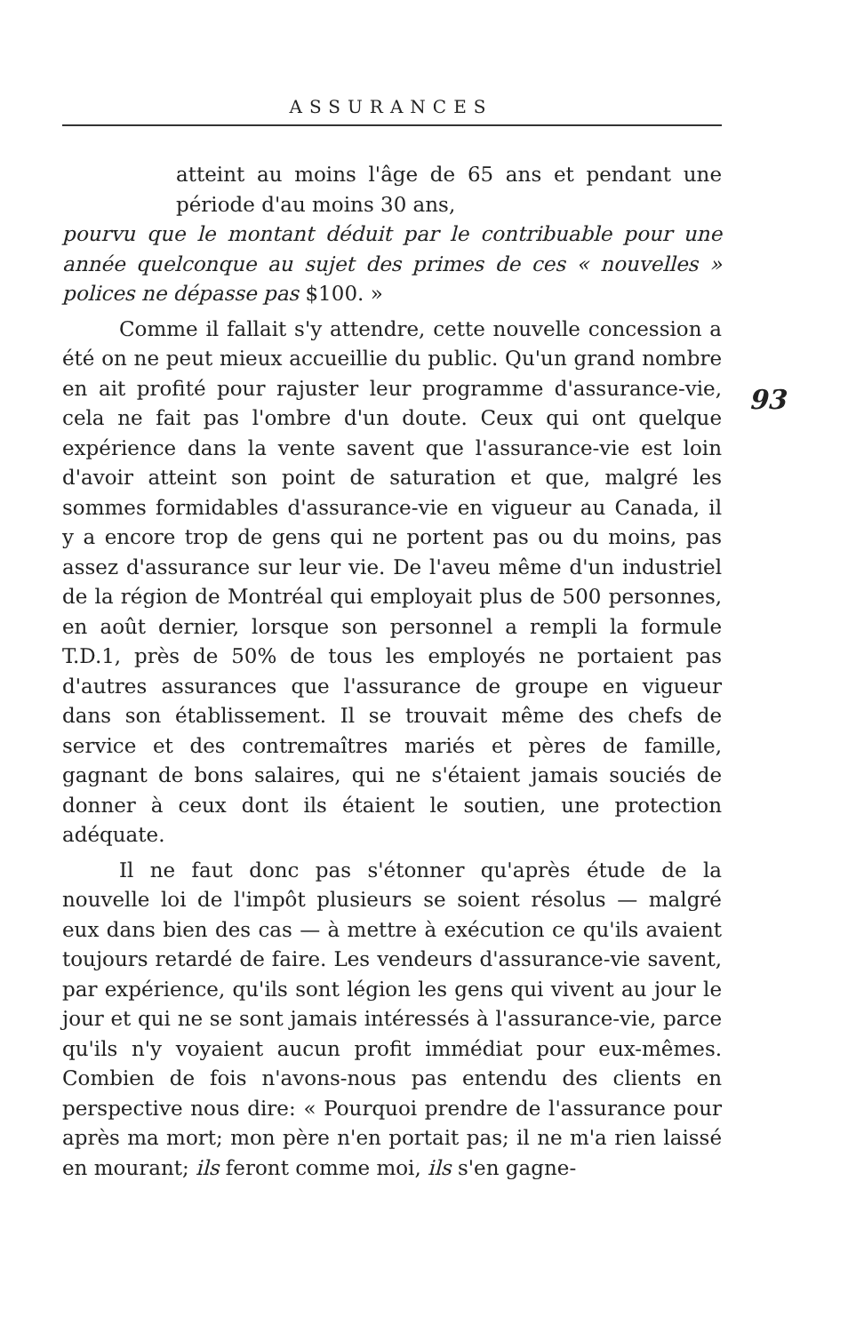ASSURANCES
93
atteint au moins l'âge de 65 ans et pendant une période d'au moins 30 ans,
pourvu que le montant déduit par le contribuable pour une année quelconque au sujet des primes de ces « nouvelles » polices ne dépasse pas $100. »
Comme il fallait s'y attendre, cette nouvelle concession a été on ne peut mieux accueillie du public. Qu'un grand nombre en ait profité pour rajuster leur programme d'assurance-vie, cela ne fait pas l'ombre d'un doute. Ceux qui ont quelque expérience dans la vente savent que l'assurance-vie est loin d'avoir atteint son point de saturation et que, malgré les sommes formidables d'assurance-vie en vigueur au Canada, il y a encore trop de gens qui ne portent pas ou du moins, pas assez d'assurance sur leur vie. De l'aveu même d'un industriel de la région de Montréal qui employait plus de 500 personnes, en août dernier, lorsque son personnel a rempli la formule T.D.1, près de 50% de tous les employés ne portaient pas d'autres assurances que l'assurance de groupe en vigueur dans son établissement. Il se trouvait même des chefs de service et des contremaîtres mariés et pères de famille, gagnant de bons salaires, qui ne s'étaient jamais souciés de donner à ceux dont ils étaient le soutien, une protection adéquate.
Il ne faut donc pas s'étonner qu'après étude de la nouvelle loi de l'impôt plusieurs se soient résolus — malgré eux dans bien des cas — à mettre à exécution ce qu'ils avaient toujours retardé de faire. Les vendeurs d'assurance-vie savent, par expérience, qu'ils sont légion les gens qui vivent au jour le jour et qui ne se sont jamais intéressés à l'assurance-vie, parce qu'ils n'y voyaient aucun profit immédiat pour eux-mêmes. Combien de fois n'avons-nous pas entendu des clients en perspective nous dire: « Pourquoi prendre de l'assurance pour après ma mort; mon père n'en portait pas; il ne m'a rien laissé en mourant; ils feront comme moi, ils s'en gagne-